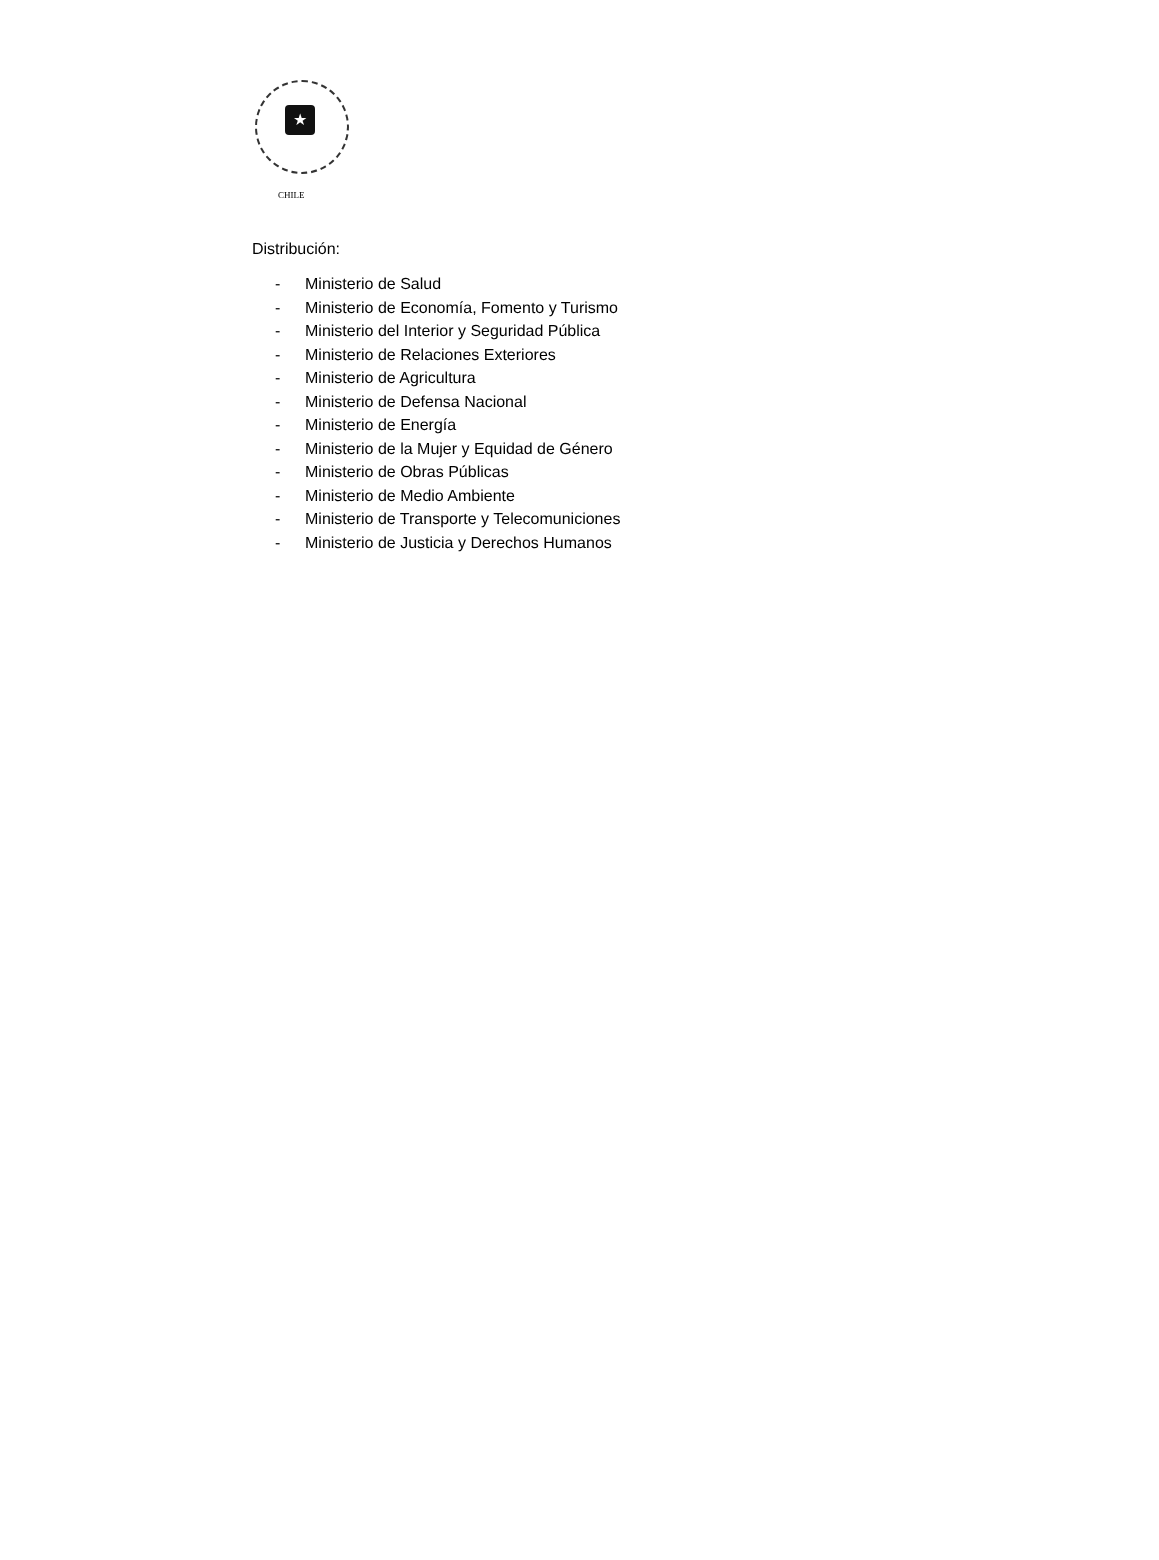★
CHILE
Distribución:
- Ministerio de Salud
- Ministerio de Economía, Fomento y Turismo
- Ministerio del Interior y Seguridad Pública
- Ministerio de Relaciones Exteriores
- Ministerio de Agricultura
- Ministerio de Defensa Nacional
- Ministerio de Energía
- Ministerio de la Mujer y Equidad de Género
- Ministerio de Obras Públicas
- Ministerio de Medio Ambiente
- Ministerio de Transporte y Telecomuniciones
- Ministerio de Justicia y Derechos Humanos